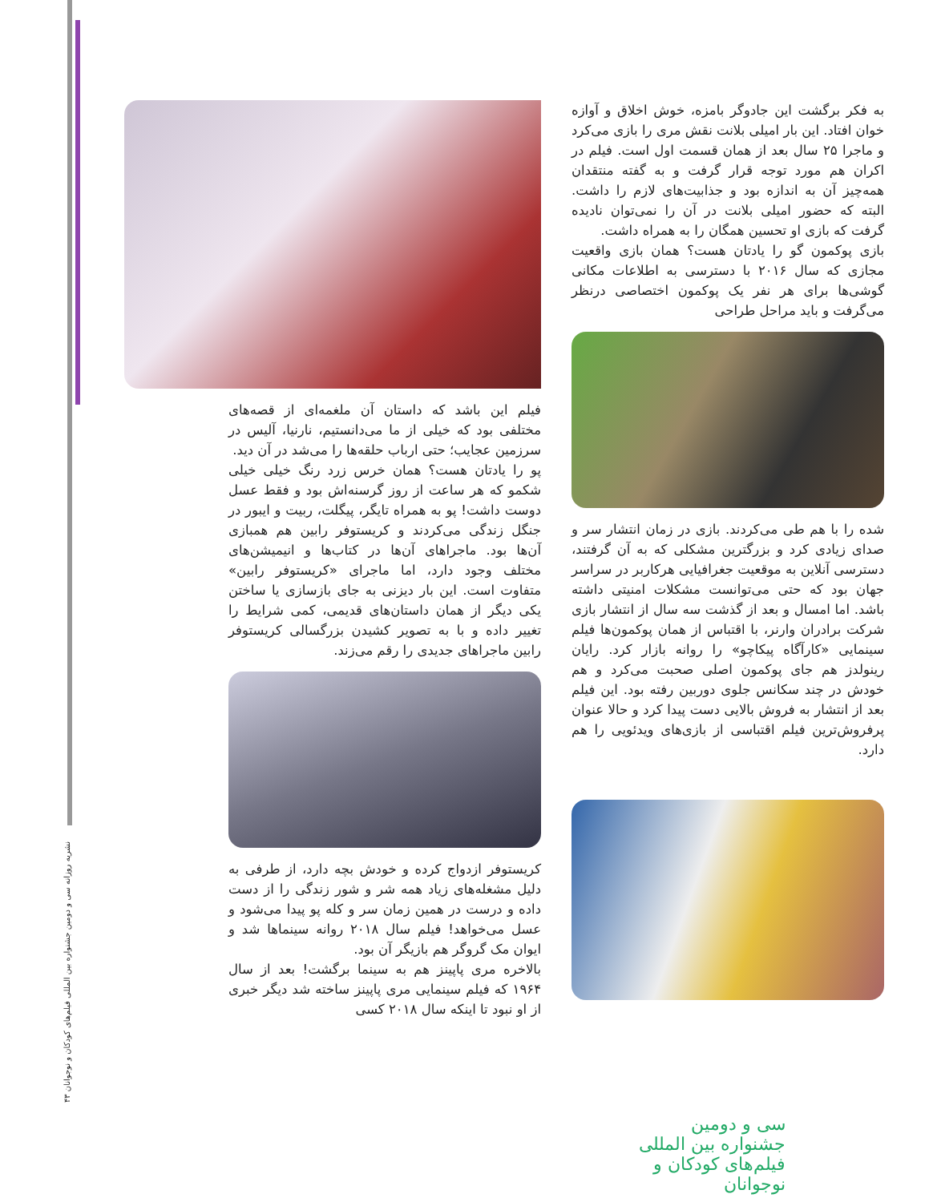۴۳ نشریه روزانه سی و دومین جشنواره بین المللی فیلم‌های کودکان و نوجوانان
فیلم این باشد که داستان آن ملغمه‌ای از قصه‌های مختلفی بود که خیلی از ما می‌دانستیم، نارنیا، آلیس در سرزمین عجایب؛ حتی ارباب حلقه‌ها را می‌شد در آن دید.
پو را یادتان هست؟ همان خرس زرد رنگ خیلی خیلی شکمو که هر ساعت از روز گرسنه‌اش بود و فقط عسل دوست داشت! پو به همراه تایگر، پیگلت، ربیت و ایبور در جنگل زندگی می‌کردند و کریستوفر رابین هم همبازی آن‌ها بود. ماجراهای آن‌ها در کتاب‌ها و انیمیشن‌های مختلف وجود دارد، اما ماجرای «کریستوفر رابین» متفاوت است. این بار دیزنی به جای بازسازی یا ساختن یکی دیگر از همان داستان‌های قدیمی، کمی شرایط را تغییر داده و با به تصویر کشیدن بزرگسالی کریستوفر رابین ماجراهای جدیدی را رقم می‌زند.
کریستوفر ازدواج کرده و خودش بچه دارد، از طرفی به دلیل مشغله‌های زیاد همه شر و شور زندگی را از دست داده و درست در همین زمان سر و کله پو پیدا می‌شود و عسل می‌خواهد! فیلم سال ۲۰۱۸ روانه سینماها شد و ایوان مک گروگر هم بازیگر آن بود.
بالاخره مری پاپینز هم به سینما برگشت! بعد از سال ۱۹۶۴ که فیلم سینمایی مری پاپینز ساخته شد دیگر خبری از او نبود تا اینکه سال ۲۰۱۸ کسی
به فکر برگشت این جادوگر بامزه، خوش اخلاق و آوازه خوان افتاد. این بار امیلی بلانت نقش مری را بازی می‌کرد و ماجرا ۲۵ سال بعد از همان قسمت اول است. فیلم در اکران هم مورد توجه قرار گرفت و به گفته منتقدان همه‌چیز آن به اندازه بود و جذابیت‌های لازم را داشت. البته که حضور امیلی بلانت در آن را نمی‌توان نادیده گرفت که بازی او تحسین همگان را به همراه داشت.
بازی پوکمون گو را یادتان هست؟ همان بازی واقعیت مجازی که سال ۲۰۱۶ با دسترسی به اطلاعات مکانی گوشی‌ها برای هر نفر یک پوکمون اختصاصی درنظر می‌گرفت و باید مراحل طراحی
شده را با هم طی می‌کردند. بازی در زمان انتشار سر و صدای زیادی کرد و بزرگترین مشکلی که به آن گرفتند، دسترسی آنلاین به موقعیت جغرافیایی هرکاربر در سراسر جهان بود که حتی می‌توانست مشکلات امنیتی داشته باشد. اما امسال و بعد از گذشت سه سال از انتشار بازی شرکت برادران وارنر، با اقتباس از همان پوکمون‌ها فیلم سینمایی «کارآگاه پیکاچو» را روانه بازار کرد. رایان رینولدز هم جای پوکمون اصلی صحبت می‌کرد و هم خودش در چند سکانس جلوی دوربین رفته بود. این فیلم بعد از انتشار به فروش بالایی دست پیدا کرد و حالا عنوان پرفروش‌ترین فیلم اقتباسی از بازی‌های ویدئویی را هم دارد.
سی و دومین جشنواره بین المللی فیلم‌های کودکان و نوجوانان